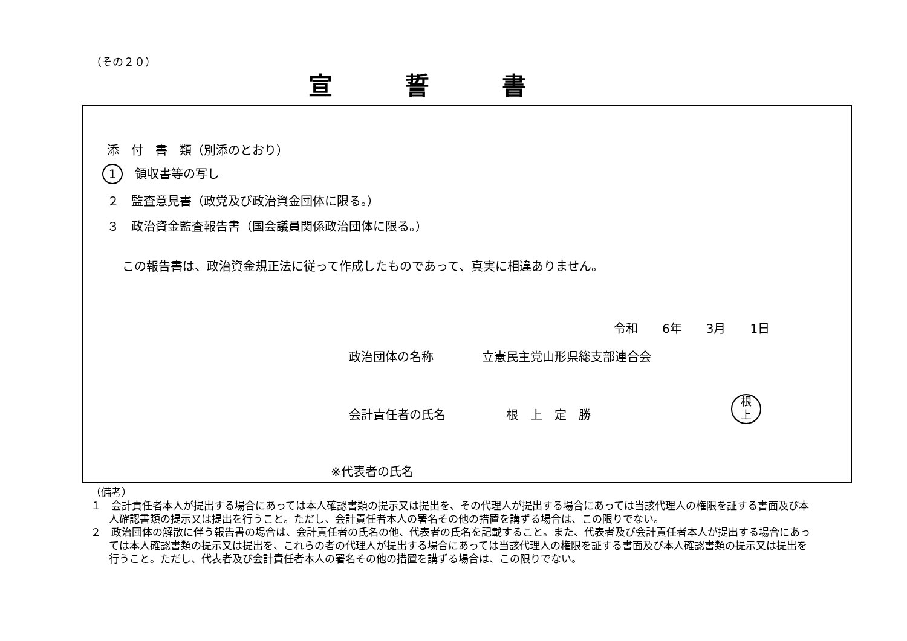（その２０）
宣誓書
添　付　書　類（別添のとおり）
1　領収書等の写し
２　監査意見書（政党及び政治資金団体に限る。）
３　政治資金監査報告書（国会議員関係政治団体に限る。）
この報告書は、政治資金規正法に従って作成したものであって、真実に相違ありません。
令和　　6年　　3月　　1日
政治団体の名称　　　　立憲民主党山形県総支部連合会
会計責任者の氏名　　　　　根　上　定　勝
根
上
※代表者の氏名
（備考）
１　会計責任者本人が提出する場合にあっては本人確認書類の提示又は提出を、その代理人が提出する場合にあっては当該代理人の権限を証する書面及び本人確認書類の提示又は提出を行うこと。ただし、会計責任者本人の署名その他の措置を講ずる場合は、この限りでない。
２　政治団体の解散に伴う報告書の場合は、会計責任者の氏名の他、代表者の氏名を記載すること。また、代表者及び会計責任者本人が提出する場合にあっては本人確認書類の提示又は提出を、これらの者の代理人が提出する場合にあっては当該代理人の権限を証する書面及び本人確認書類の提示又は提出を行うこと。ただし、代表者及び会計責任者本人の署名その他の措置を講ずる場合は、この限りでない。